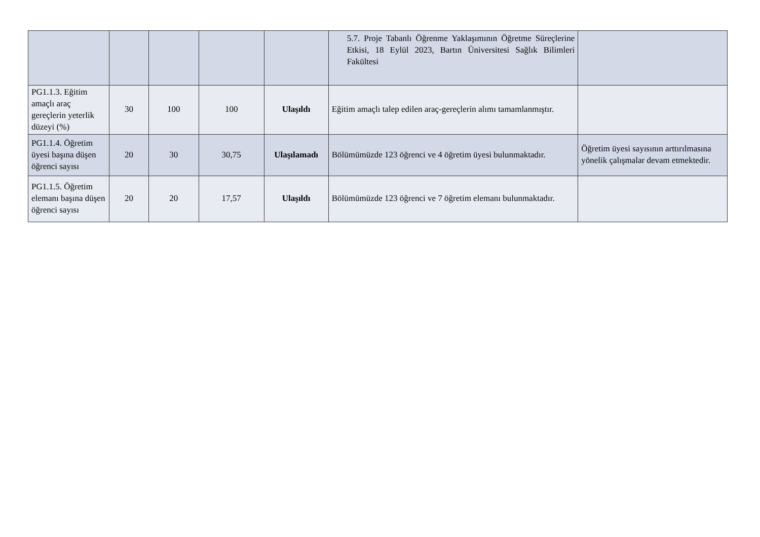| | | | | | 5.7. Proje Tabanlı Öğrenme Yaklaşımının Öğretme Süreçlerine Etkisi, 18 Eylül 2023, Bartın Üniversitesi Sağlık Bilimleri Fakültesi | |
| PG1.1.3. Eğitim amaçlı araç gereçlerin yeterlik düzeyi (%) | 30 | 100 | 100 | Ulaşıldı | Eğitim amaçlı talep edilen araç-gereçlerin alımı tamamlanmıştır. | |
| PG1.1.4. Öğretim üyesi başına düşen öğrenci sayısı | 20 | 30 | 30,75 | Ulaşılamadı | Bölümümüzde 123 öğrenci ve 4 öğretim üyesi bulunmaktadır. | Öğretim üyesi sayısının arttırılmasına yönelik çalışmalar devam etmektedir. |
| PG1.1.5. Öğretim elemanı başına düşen öğrenci sayısı | 20 | 20 | 17,57 | Ulaşıldı | Bölümümüzde 123 öğrenci ve 7 öğretim elemanı bulunmaktadır. | |